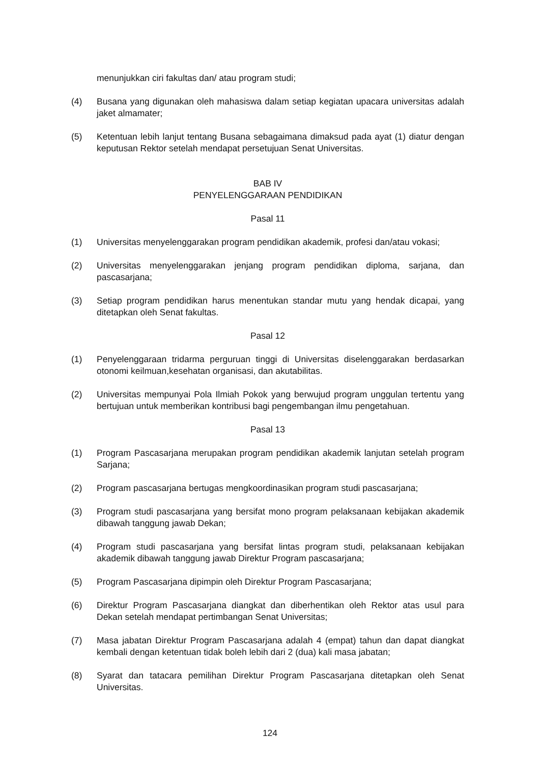menunjukkan ciri fakultas dan/ atau program studi;
(4) Busana yang digunakan oleh mahasiswa dalam setiap kegiatan upacara universitas adalah jaket almamater;
(5) Ketentuan lebih lanjut tentang Busana sebagaimana dimaksud pada ayat (1) diatur dengan keputusan Rektor setelah mendapat persetujuan Senat Universitas.
BAB IV
PENYELENGGARAAN PENDIDIKAN
Pasal 11
(1) Universitas menyelenggarakan program pendidikan akademik, profesi dan/atau vokasi;
(2) Universitas menyelenggarakan jenjang program pendidikan diploma, sarjana, dan pascasarjana;
(3) Setiap program pendidikan harus menentukan standar mutu yang hendak dicapai, yang ditetapkan oleh Senat fakultas.
Pasal 12
(1) Penyelenggaraan tridarma perguruan tinggi di Universitas diselenggarakan berdasarkan otonomi keilmuan,kesehatan organisasi, dan akutabilitas.
(2) Universitas mempunyai Pola Ilmiah Pokok yang berwujud program unggulan tertentu yang bertujuan untuk memberikan kontribusi bagi pengembangan ilmu pengetahuan.
Pasal 13
(1) Program Pascasarjana merupakan program pendidikan akademik lanjutan setelah program Sarjana;
(2) Program pascasarjana bertugas mengkoordinasikan program studi pascasarjana;
(3) Program studi pascasarjana yang bersifat mono program pelaksanaan kebijakan akademik dibawah tanggung jawab Dekan;
(4) Program studi pascasarjana yang bersifat lintas program studi, pelaksanaan kebijakan akademik dibawah tanggung jawab Direktur Program pascasarjana;
(5) Program Pascasarjana dipimpin oleh Direktur Program Pascasarjana;
(6) Direktur Program Pascasarjana diangkat dan diberhentikan oleh Rektor atas usul para Dekan setelah mendapat pertimbangan Senat Universitas;
(7) Masa jabatan Direktur Program Pascasarjana adalah 4 (empat) tahun dan dapat diangkat kembali dengan ketentuan tidak boleh lebih dari 2 (dua) kali masa jabatan;
(8) Syarat dan tatacara pemilihan Direktur Program Pascasarjana ditetapkan oleh Senat Universitas.
124